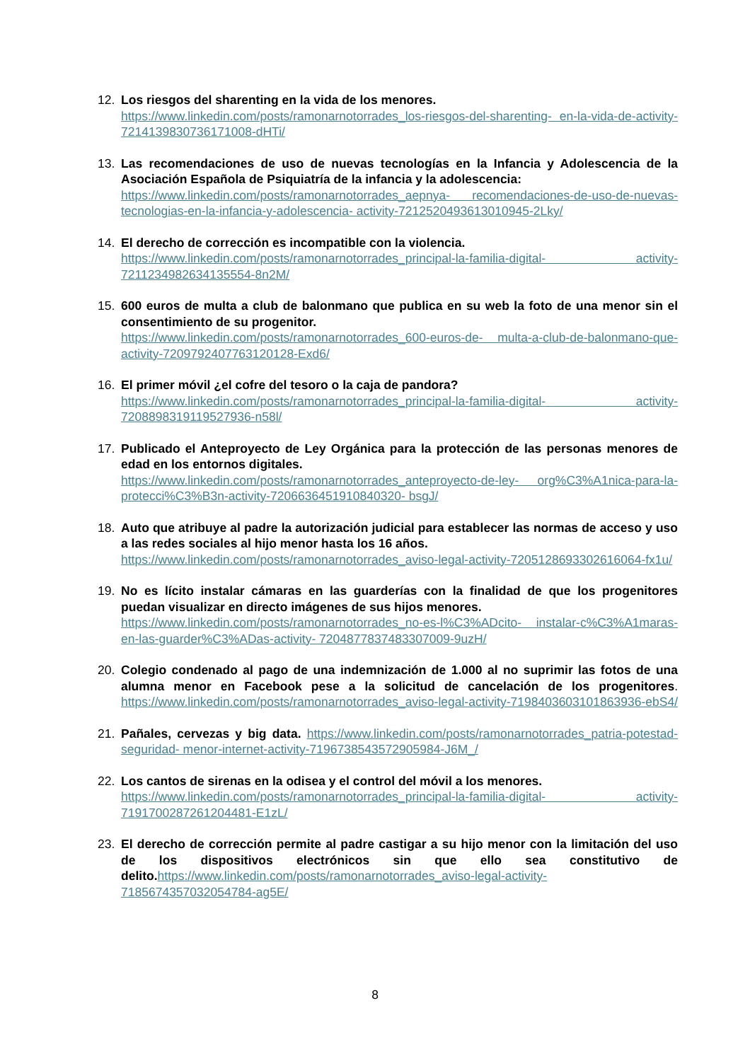12. Los riesgos del sharenting en la vida de los menores.
https://www.linkedin.com/posts/ramonarnotorrades_los-riesgos-del-sharenting- en-la-vida-de-activity-7214139830736171008-dHTi/
13. Las recomendaciones de uso de nuevas tecnologías en la Infancia y Adolescencia de la Asociación Española de Psiquiatría de la infancia y la adolescencia:
https://www.linkedin.com/posts/ramonarnotorrades_aepnya- recomendaciones-de-uso-de-nuevas-tecnologias-en-la-infancia-y-adolescencia- activity-7212520493613010945-2Lky/
14. El derecho de corrección es incompatible con la violencia.
https://www.linkedin.com/posts/ramonarnotorrades_principal-la-familia-digital- activity-7211234982634135554-8n2M/
15. 600 euros de multa a club de balonmano que publica en su web la foto de una menor sin el consentimiento de su progenitor.
https://www.linkedin.com/posts/ramonarnotorrades_600-euros-de- multa-a-club-de-balonmano-que-activity-7209792407763120128-Exd6/
16. El primer móvil ¿el cofre del tesoro o la caja de pandora?
https://www.linkedin.com/posts/ramonarnotorrades_principal-la-familia-digital- activity-7208898319119527936-n58l/
17. Publicado el Anteproyecto de Ley Orgánica para la protección de las personas menores de edad en los entornos digitales.
https://www.linkedin.com/posts/ramonarnotorrades_anteproyecto-de-ley- org%C3%A1nica-para-la-protecci%C3%B3n-activity-7206636451910840320- bsgJ/
18. Auto que atribuye al padre la autorización judicial para establecer las normas de acceso y uso a las redes sociales al hijo menor hasta los 16 años.
https://www.linkedin.com/posts/ramonarnotorrades_aviso-legal-activity-7205128693302616064-fx1u/
19. No es lícito instalar cámaras en las guarderías con la finalidad de que los progenitores puedan visualizar en directo imágenes de sus hijos menores.
https://www.linkedin.com/posts/ramonarnotorrades_no-es-l%C3%ADcito- instalar-c%C3%A1maras-en-las-guarder%C3%ADas-activity- 7204877837483307009-9uzH/
20. Colegio condenado al pago de una indemnización de 1.000 al no suprimir las fotos de una alumna menor en Facebook pese a la solicitud de cancelación de los progenitores. https://www.linkedin.com/posts/ramonarnotorrades_aviso-legal-activity-7198403603101863936-ebS4/
21. Pañales, cervezas y big data. https://www.linkedin.com/posts/ramonarnotorrades_patria-potestad-seguridad- menor-internet-activity-7196738543572905984-J6M_/
22. Los cantos de sirenas en la odisea y el control del móvil a los menores.
https://www.linkedin.com/posts/ramonarnotorrades_principal-la-familia-digital- activity-7191700287261204481-E1zL/
23. El derecho de corrección permite al padre castigar a su hijo menor con la limitación del uso de los dispositivos electrónicos sin que ello sea constitutivo de delito. https://www.linkedin.com/posts/ramonarnotorrades_aviso-legal-activity-7185674357032054784-ag5E/
8